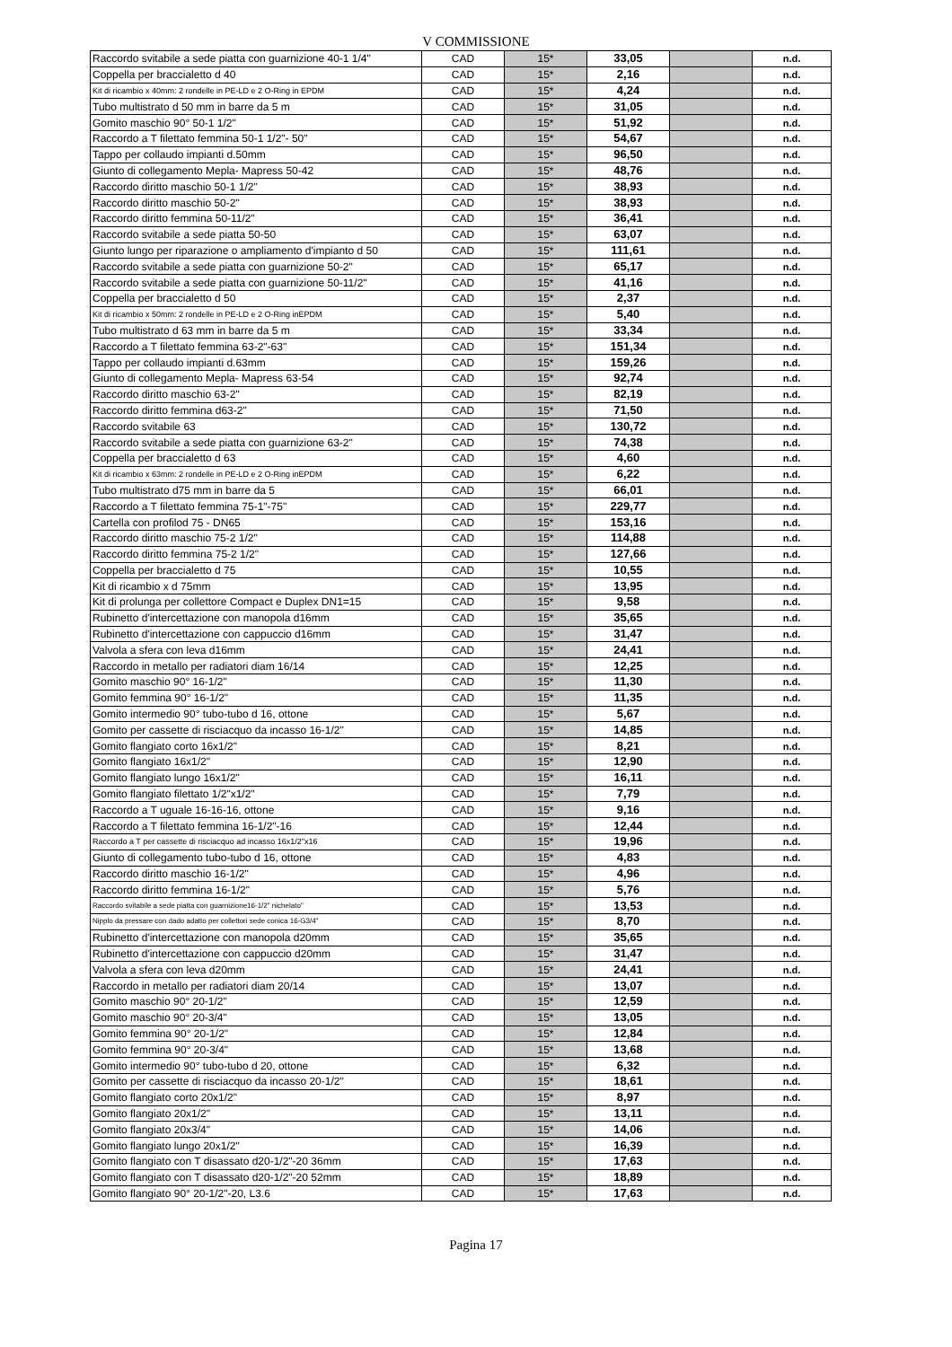V COMMISSIONE
| Raccordo svitabile a sede piatta con guarnizione 40-1 1/4" | CAD | 15* | 33,05 | | n.d. |
| Coppella per braccialetto d 40 | CAD | 15* | 2,16 | | n.d. |
| Kit di ricambio x 40mm: 2 rondelle in PE-LD e 2 O-Ring in EPDM | CAD | 15* | 4,24 | | n.d. |
| Tubo multistrato d 50 mm in barre da 5 m | CAD | 15* | 31,05 | | n.d. |
| Gomito maschio 90° 50-1 1/2" | CAD | 15* | 51,92 | | n.d. |
| Raccordo a T filettato femmina 50-1 1/2"- 50" | CAD | 15* | 54,67 | | n.d. |
| Tappo per collaudo impianti d.50mm | CAD | 15* | 96,50 | | n.d. |
| Giunto di collegamento Mepla- Mapress 50-42 | CAD | 15* | 48,76 | | n.d. |
| Raccordo diritto maschio 50-1 1/2" | CAD | 15* | 38,93 | | n.d. |
| Raccordo diritto maschio 50-2" | CAD | 15* | 38,93 | | n.d. |
| Raccordo diritto femmina 50-11/2" | CAD | 15* | 36,41 | | n.d. |
| Raccordo svitabile a sede piatta 50-50 | CAD | 15* | 63,07 | | n.d. |
| Giunto lungo per riparazione o ampliamento d'impianto d 50 | CAD | 15* | 111,61 | | n.d. |
| Raccordo svitabile a sede piatta con guarnizione 50-2" | CAD | 15* | 65,17 | | n.d. |
| Raccordo svitabile a sede piatta con guarnizione 50-11/2" | CAD | 15* | 41,16 | | n.d. |
| Coppella per braccialetto d 50 | CAD | 15* | 2,37 | | n.d. |
| Kit di ricambio x 50mm: 2 rondelle in PE-LD e 2 O-Ring inEPDM | CAD | 15* | 5,40 | | n.d. |
| Tubo multistrato d 63 mm in barre da 5 m | CAD | 15* | 33,34 | | n.d. |
| Raccordo a T filettato femmina 63-2"-63" | CAD | 15* | 151,34 | | n.d. |
| Tappo per collaudo impianti d.63mm | CAD | 15* | 159,26 | | n.d. |
| Giunto di collegamento Mepla- Mapress 63-54 | CAD | 15* | 92,74 | | n.d. |
| Raccordo diritto maschio 63-2" | CAD | 15* | 82,19 | | n.d. |
| Raccordo diritto femmina d63-2" | CAD | 15* | 71,50 | | n.d. |
| Raccordo svitabile 63 | CAD | 15* | 130,72 | | n.d. |
| Raccordo svitabile a sede piatta con guarnizione 63-2" | CAD | 15* | 74,38 | | n.d. |
| Coppella per braccialetto d 63 | CAD | 15* | 4,60 | | n.d. |
| Kit di ricambio x 63mm: 2 rondelle in PE-LD e 2 O-Ring inEPDM | CAD | 15* | 6,22 | | n.d. |
| Tubo multistrato d75 mm in barre da 5 | CAD | 15* | 66,01 | | n.d. |
| Raccordo a T filettato femmina 75-1"-75" | CAD | 15* | 229,77 | | n.d. |
| Cartella con profilod 75 - DN65 | CAD | 15* | 153,16 | | n.d. |
| Raccordo diritto maschio 75-2 1/2" | CAD | 15* | 114,88 | | n.d. |
| Raccordo diritto femmina 75-2 1/2" | CAD | 15* | 127,66 | | n.d. |
| Coppella per braccialetto d 75 | CAD | 15* | 10,55 | | n.d. |
| Kit di ricambio x d 75mm | CAD | 15* | 13,95 | | n.d. |
| Kit di prolunga per collettore Compact e Duplex DN1=15 | CAD | 15* | 9,58 | | n.d. |
| Rubinetto d'intercettazione con manopola d16mm | CAD | 15* | 35,65 | | n.d. |
| Rubinetto d'intercettazione con cappuccio d16mm | CAD | 15* | 31,47 | | n.d. |
| Valvola a sfera con leva d16mm | CAD | 15* | 24,41 | | n.d. |
| Raccordo in metallo per radiatori diam 16/14 | CAD | 15* | 12,25 | | n.d. |
| Gomito maschio 90° 16-1/2" | CAD | 15* | 11,30 | | n.d. |
| Gomito femmina 90° 16-1/2" | CAD | 15* | 11,35 | | n.d. |
| Gomito intermedio 90° tubo-tubo d 16, ottone | CAD | 15* | 5,67 | | n.d. |
| Gomito per cassette di risciacquo da incasso 16-1/2" | CAD | 15* | 14,85 | | n.d. |
| Gomito flangiato corto 16x1/2" | CAD | 15* | 8,21 | | n.d. |
| Gomito flangiato 16x1/2" | CAD | 15* | 12,90 | | n.d. |
| Gomito flangiato lungo 16x1/2" | CAD | 15* | 16,11 | | n.d. |
| Gomito flangiato filettato 1/2"x1/2" | CAD | 15* | 7,79 | | n.d. |
| Raccordo a T uguale 16-16-16, ottone | CAD | 15* | 9,16 | | n.d. |
| Raccordo a T filettato femmina 16-1/2"-16 | CAD | 15* | 12,44 | | n.d. |
| Raccordo a T per cassette di risciacquo ad incasso 16x1/2"x16 | CAD | 15* | 19,96 | | n.d. |
| Giunto di collegamento tubo-tubo d 16, ottone | CAD | 15* | 4,83 | | n.d. |
| Raccordo diritto maschio 16-1/2" | CAD | 15* | 4,96 | | n.d. |
| Raccordo diritto femmina 16-1/2" | CAD | 15* | 5,76 | | n.d. |
| Raccordo svitabile a sede piatta con guarnizione16-1/2" nichelato" | CAD | 15* | 13,53 | | n.d. |
| Nipplo da pressare con dado adatto per collettori sede conica 16-G3/4" | CAD | 15* | 8,70 | | n.d. |
| Rubinetto d'intercettazione con manopola d20mm | CAD | 15* | 35,65 | | n.d. |
| Rubinetto d'intercettazione con cappuccio d20mm | CAD | 15* | 31,47 | | n.d. |
| Valvola a sfera con leva d20mm | CAD | 15* | 24,41 | | n.d. |
| Raccordo in metallo per radiatori diam 20/14 | CAD | 15* | 13,07 | | n.d. |
| Gomito maschio 90° 20-1/2" | CAD | 15* | 12,59 | | n.d. |
| Gomito maschio 90° 20-3/4" | CAD | 15* | 13,05 | | n.d. |
| Gomito femmina 90° 20-1/2" | CAD | 15* | 12,84 | | n.d. |
| Gomito femmina 90° 20-3/4" | CAD | 15* | 13,68 | | n.d. |
| Gomito intermedio 90° tubo-tubo d 20, ottone | CAD | 15* | 6,32 | | n.d. |
| Gomito per cassette di risciacquo da incasso 20-1/2" | CAD | 15* | 18,61 | | n.d. |
| Gomito flangiato corto 20x1/2" | CAD | 15* | 8,97 | | n.d. |
| Gomito flangiato 20x1/2" | CAD | 15* | 13,11 | | n.d. |
| Gomito flangiato 20x3/4" | CAD | 15* | 14,06 | | n.d. |
| Gomito flangiato lungo 20x1/2" | CAD | 15* | 16,39 | | n.d. |
| Gomito flangiato con T disassato d20-1/2"-20 36mm | CAD | 15* | 17,63 | | n.d. |
| Gomito flangiato con T disassato d20-1/2"-20 52mm | CAD | 15* | 18,89 | | n.d. |
| Gomito flangiato 90° 20-1/2"-20, L3.6 | CAD | 15* | 17,63 | | n.d. |
Pagina 17